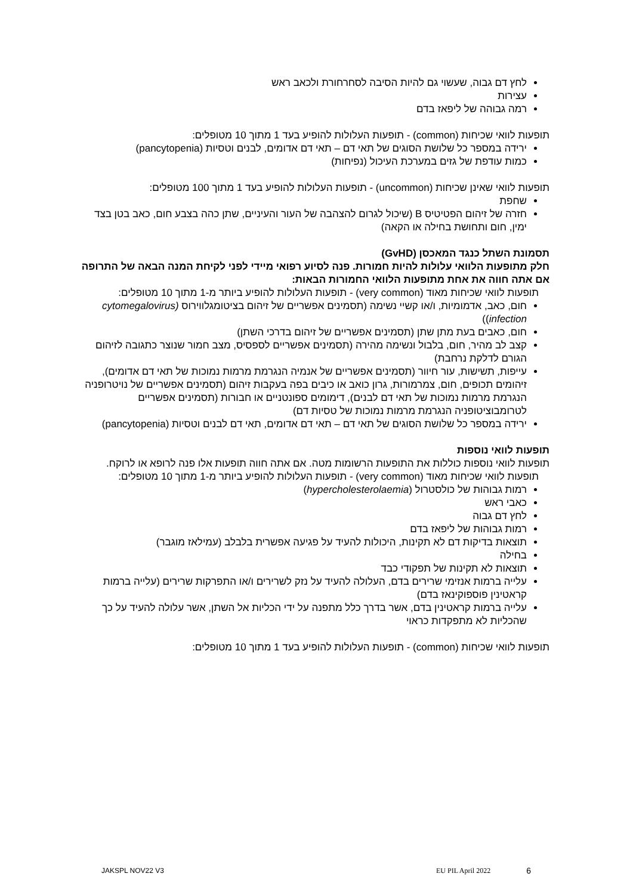לחץ דם גבוה, שעשוי גם להיות הסיבה לסחרחורת ולכאב ראש
עצירות
רמה גבוהה של ליפאז בדם
תופעות לוואי שכיחות (common) - תופעות העלולות להופיע בעד 1 מתוך 10 מטופלים:
ירידה במספר כל שלושת הסוגים של תאי דם – תאי דם אדומים, לבנים וטסיות (pancytopenia)
כמות עודפת של גזים במערכת העיכול (נפיחות)
תופעות לוואי שאינן שכיחות (uncommon) - תופעות העלולות להופיע בעד 1 מתוך 100 מטופלים:
שחפת
חזרה של זיהום הפטיטיס B (שיכול לגרום להצהבה של העור והעיניים, שתן כהה בצבע חום, כאב בטן בצד ימין, חום ותחושת בחילה או הקאה)
תסמונת השתל כנגד המאכסן (GvHD)
חלק מתופעות הלוואי עלולות להיות חמורות. פנה לסיוע רפואי מיידי לפני לקיחת המנה הבאה של התרופה אם אתה חווה את אחת מתופעות הלוואי החמורות הבאות:
תופעות לוואי שכיחות מאוד (very common) - תופעות העלולות להופיע ביותר מ-1 מתוך 10 מטופלים:
חום, כאב, אדמומיות, ו/או קשיי נשימה (תסמינים אפשריים של זיהום בציטומגלווירוס (cytomegalovirus infection))
חום, כאבים בעת מתן שתן (תסמינים אפשריים של זיהום בדרכי השתן)
קצב לב מהיר, חום, בלבול ונשימה מהירה (תסמינים אפשריים לספסיס, מצב חמור שנוצר כתגובה לזיהום הגורם לדלקת נרחבת)
עייפות, תשישות, עור חיוור (תסמינים אפשריים של אנמיה הנגרמת מרמות נמוכות של תאי דם אדומים), זיהומים תכופים, חום, צמרמורות, גרון כואב או כיבים בפה בעקבות זיהום (תסמינים אפשריים של נויטרופניה הנגרמת מרמות נמוכות של תאי דם לבנים), דימומים ספונטניים או חבורות (תסמינים אפשריים לטרומבוציטופניה הנגרמת מרמות נמוכות של טסיות דם)
ירידה במספר כל שלושת הסוגים של תאי דם – תאי דם אדומים, תאי דם לבנים וטסיות (pancytopenia)
תופעות לוואי נוספות
תופעות לוואי נוספות כוללות את התופעות הרשומות מטה. אם אתה חווה תופעות אלו פנה לרופא או לרוקח.
תופעות לוואי שכיחות מאוד (very common) - תופעות העלולות להופיע ביותר מ-1 מתוך 10 מטופלים:
רמות גבוהות של כולסטרול (hypercholesterolaemia)
כאבי ראש
לחץ דם גבוה
רמות גבוהות של ליפאז בדם
תוצאות בדיקות דם לא תקינות, היכולות להעיד על פגיעה אפשרית בלבלב (עמילאז מוגבר)
בחילה
תוצאות לא תקינות של תפקודי כבד
עלייה ברמות אנזימי שרירים בדם, העלולה להעיד על נזק לשרירים ו/או התפרקות שרירים (עלייה ברמות קראטינין פוספוקינאז בדם)
עלייה ברמות קראטינין בדם, אשר בדרך כלל מתפנה על ידי הכליות אל השתן, אשר עלולה להעיד על כך שהכליות לא מתפקדות כראוי
תופעות לוואי שכיחות (common) - תופעות העלולות להופיע בעד 1 מתוך 10 מטופלים:
JAKSPL NOV22 V3 EU PIL April 2022 6